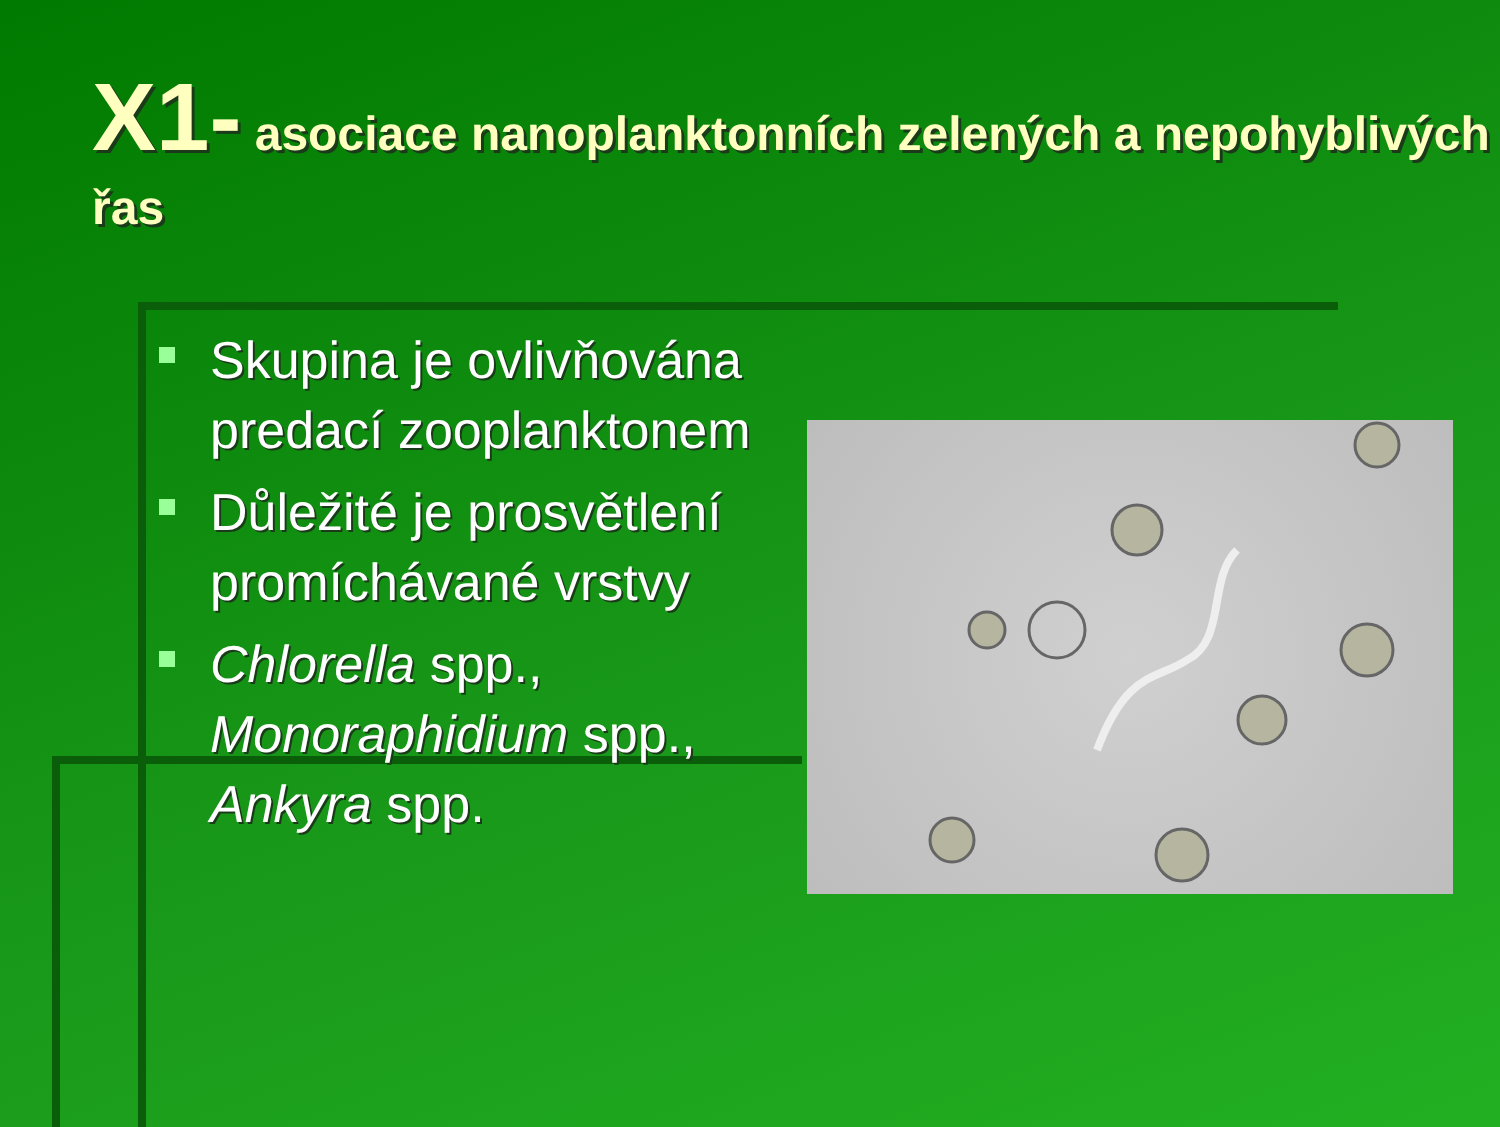X1- asociace nanoplanktonních zelených a nepohyblivých řas
Skupina je ovlivňována predací zooplanktonem
Důležité je prosvětlení promíchávané vrstvy
Chlorella spp., Monoraphidium spp., Ankyra spp.